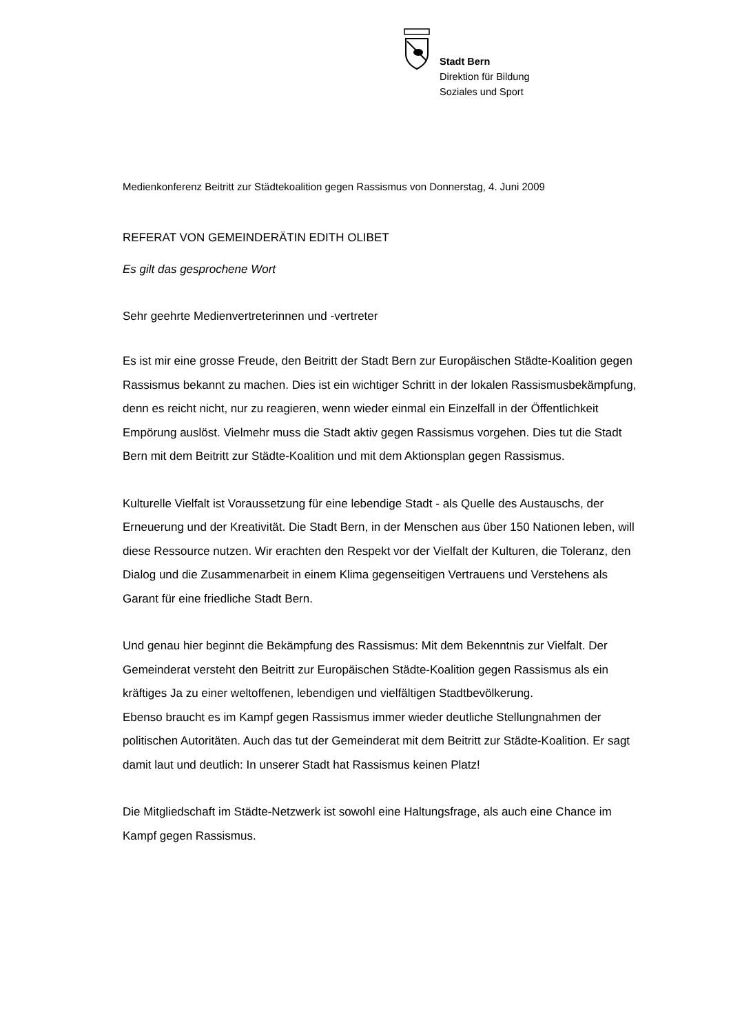Stadt Bern
Direktion für Bildung
Soziales und Sport
Medienkonferenz Beitritt zur Städtekoalition gegen Rassismus von Donnerstag, 4. Juni 2009
REFERAT VON GEMEINDERÄTIN EDITH OLIBET
Es gilt das gesprochene Wort
Sehr geehrte Medienvertreterinnen und -vertreter
Es ist mir eine grosse Freude, den Beitritt der Stadt Bern zur Europäischen Städte-Koalition gegen Rassismus bekannt zu machen. Dies ist ein wichtiger Schritt in der lokalen Rassismusbekämpfung, denn es reicht nicht, nur zu reagieren, wenn wieder einmal ein Einzelfall in der Öffentlichkeit Empörung auslöst. Vielmehr muss die Stadt aktiv gegen Rassismus vorgehen. Dies tut die Stadt Bern mit dem Beitritt zur Städte-Koalition und mit dem Aktionsplan gegen Rassismus.
Kulturelle Vielfalt ist Voraussetzung für eine lebendige Stadt - als Quelle des Austauschs, der Erneuerung und der Kreativität. Die Stadt Bern, in der Menschen aus über 150 Nationen leben, will diese Ressource nutzen. Wir erachten den Respekt vor der Vielfalt der Kulturen, die Toleranz, den Dialog und die Zusammenarbeit in einem Klima gegenseitigen Vertrauens und Verstehens als Garant für eine friedliche Stadt Bern.
Und genau hier beginnt die Bekämpfung des Rassismus: Mit dem Bekenntnis zur Vielfalt. Der Gemeinderat versteht den Beitritt zur Europäischen Städte-Koalition gegen Rassismus als ein kräftiges Ja zu einer weltoffenen, lebendigen und vielfältigen Stadtbevölkerung.
Ebenso braucht es im Kampf gegen Rassismus immer wieder deutliche Stellungnahmen der politischen Autoritäten. Auch das tut der Gemeinderat mit dem Beitritt zur Städte-Koalition. Er sagt damit laut und deutlich: In unserer Stadt hat Rassismus keinen Platz!
Die Mitgliedschaft im Städte-Netzwerk ist sowohl eine Haltungsfrage, als auch eine Chance im Kampf gegen Rassismus.